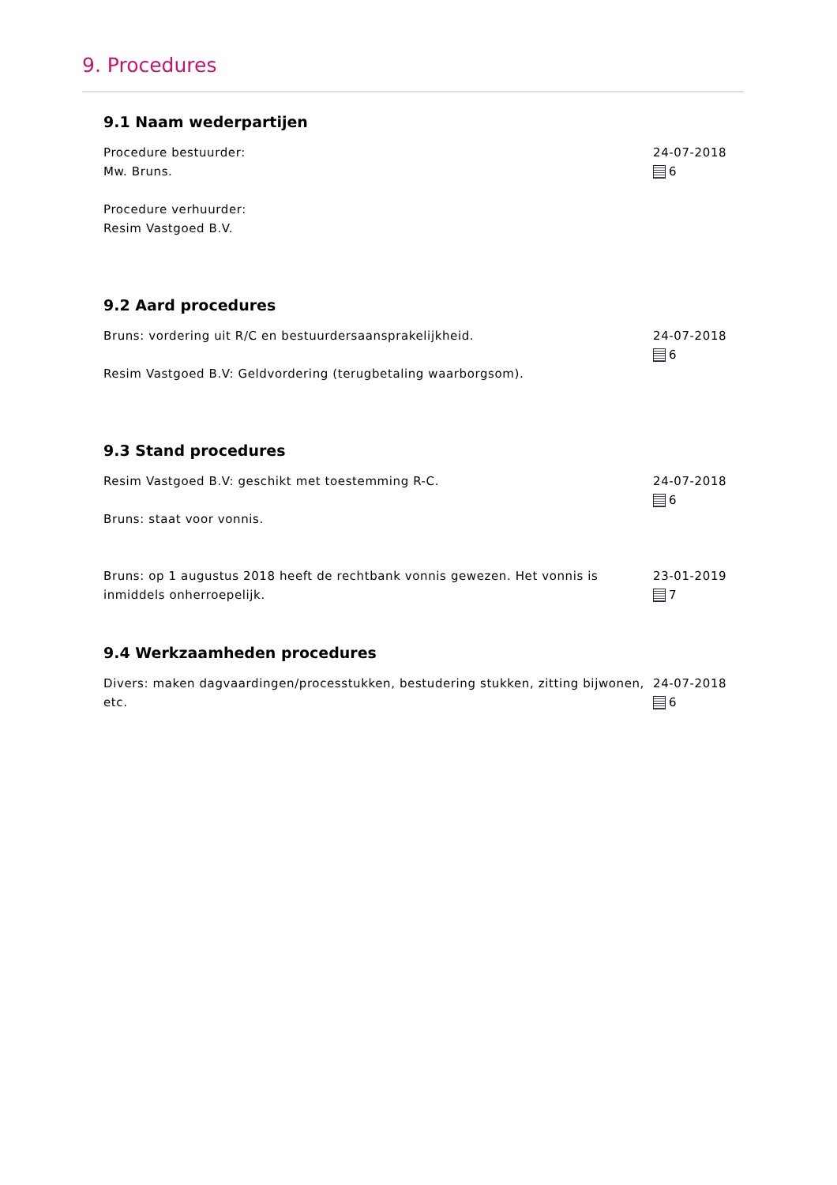9. Procedures
9.1 Naam wederpartijen
Procedure bestuurder:
Mw. Bruns.
Procedure verhuurder:
Resim Vastgoed B.V.
24-07-2018
6
9.2 Aard procedures
Bruns: vordering uit R/C en bestuurdersaansprakelijkheid.
Resim Vastgoed B.V: Geldvordering (terugbetaling waarborgsom).
24-07-2018
6
9.3 Stand procedures
Resim Vastgoed B.V: geschikt met toestemming R-C.
Bruns: staat voor vonnis.
24-07-2018
6
Bruns: op 1 augustus 2018 heeft de rechtbank vonnis gewezen. Het vonnis is inmiddels onherroepelijk.
23-01-2019
7
9.4 Werkzaamheden procedures
Divers: maken dagvaardingen/processtukken, bestudering stukken, zitting bijwonen, etc.
24-07-2018
6